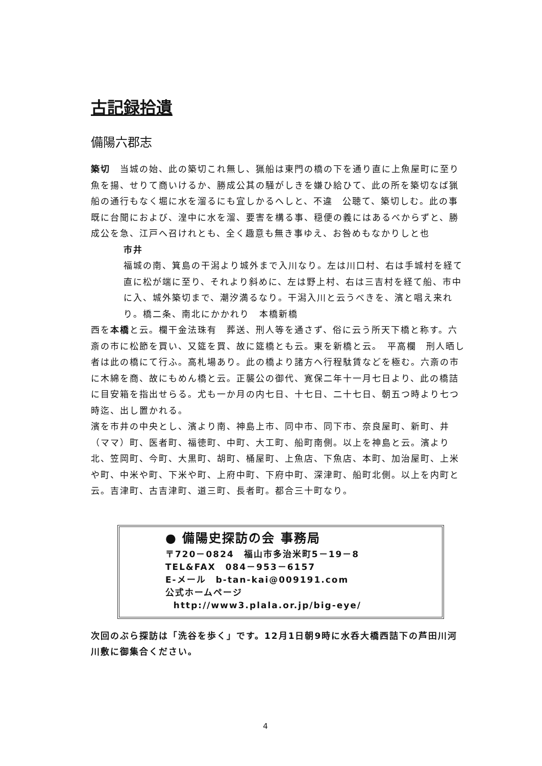古記録拾遺
備陽六郡志
築切　当城の始、此の築切これ無し、猟船は東門の橋の下を通り直に上魚屋町に至り魚を揚、せりて商いけるか、勝成公其の騒がしきを嫌ひ給ひて、此の所を築切なば猟船の通行もなく堀に水を溜るにも宜しかるへしと、不違　公聴て、築切しむ。此の事既に台聞におよび、湟中に水を溜、要害を構る事、穏便の義にはあるべからずと、勝成公を急、江戸へ召けれとも、全く趣意も無き事ゆえ、お咎めもなかりしと也
市井
福城の南、箕島の干潟より城外まで入川なり。左は川口村、右は手城村を経て直に松が端に至り、それより斜めに、左は野上村、右は三吉村を経て船、市中に入、城外築切まで、潮汐満るなり。干潟入川と云うべきを、濱と唱え来れり。橋二条、南北にかかれり　本橋新橋
西を本橋と云。欄干金法珠有　葬送、刑人等を通さず、俗に云う所天下橋と称す。六斎の市に松節を買い、又筵を買、故に筵橋とも云。東を新橋と云。　平高欄　刑人晒し者は此の橋にて行ふ。高札場あり。此の橋より諸方へ行程駄賃などを極む。六斎の市に木綿を商、故にもめん橋と云。正襲公の御代、寛保二年十一月七日より、此の橋詰に目安箱を指出せらる。尤も一か月の内七日、十七日、二十七日、朝五つ時より七つ時迄、出し置かれる。
濱を市井の中央とし、濱より南、神島上市、同中市、同下市、奈良屋町、新町、井（ママ）町、医者町、福徳町、中町、大工町、船町南側。以上を神島と云。濱より北、笠岡町、今町、大黒町、胡町、桶屋町、上魚店、下魚店、本町、加治屋町、上米や町、中米や町、下米や町、上府中町、下府中町、深津町、船町北側。以上を内町と云。吉津町、古吉津町、道三町、長者町。都合三十町なり。
● 備陽史探訪の会 事務局
〒720－0824　福山市多治米町5－19－8
TEL&FAX　084－953－6157
E-メール　b-tan-kai@009191.com
公式ホームページ
http://www3.plala.or.jp/big-eye/
次回のぶら探訪は「洗谷を歩く」です。12月1日朝9時に水呑大橋西詰下の芦田川河川敷に御集合ください。
4